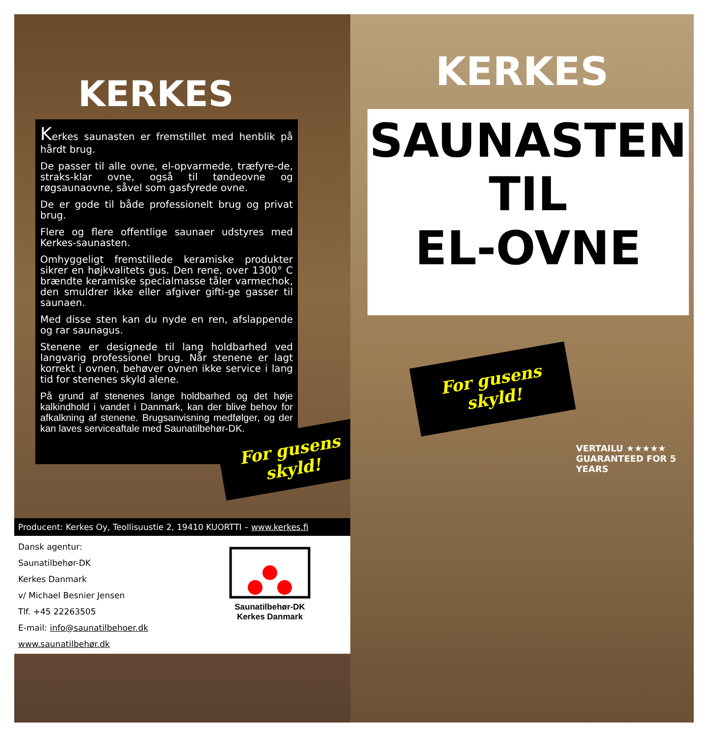KERKES
Kerkes saunasten er fremstillet med henblik på hårdt brug.
De passer til alle ovne, el-opvarmede, træfyre-de, straks-klar ovne, også til tøndeovne og røgsaunaovne, såvel som gasfyrede ovne.
De er gode til både professionelt brug og privat brug.
Flere og flere offentlige saunaer udstyres med Kerkes-saunasten.
Omhyggeligt fremstillede keramiske produkter sikrer en højkvalitets gus. Den rene, over 1300° C brændte keramiske specialmasse tåler varmechok, den smuldrer ikke eller afgiver gifti-ge gasser til saunaen.
Med disse sten kan du nyde en ren, afslappende og rar saunagus.
Stenene er designede til lang holdbarhed ved langvarig professionel brug. Når stenene er lagt korrekt i ovnen, behøver ovnen ikke service i lang tid for stenenes skyld alene.
På grund af stenenes lange holdbarhed og det høje kalkindhold i vandet i Danmark, kan der blive behov for afkalkning af stenene. Brugsanvisning medfølger, og der kan laves serviceaftale med Saunatilbehør-DK.
For gusens
skyld!
Producent: Kerkes Oy, Teollisuustie 2, 19410 KUORTTI – www.kerkes.fi
Dansk agentur:
Saunatilbehør-DK
Kerkes Danmark
v/ Michael Besnier Jensen
Tlf. +45 22263505
E-mail: info@saunatilbehoer.dk
www.saunatilbehør.dk
Saunatilbehør-DK
Kerkes Danmark
KERKES
SAUNASTEN
TIL
EL-OVNE
For gusens
skyld!
VERTAILU ★★★★★
GUARANTEED FOR 5 YEARS